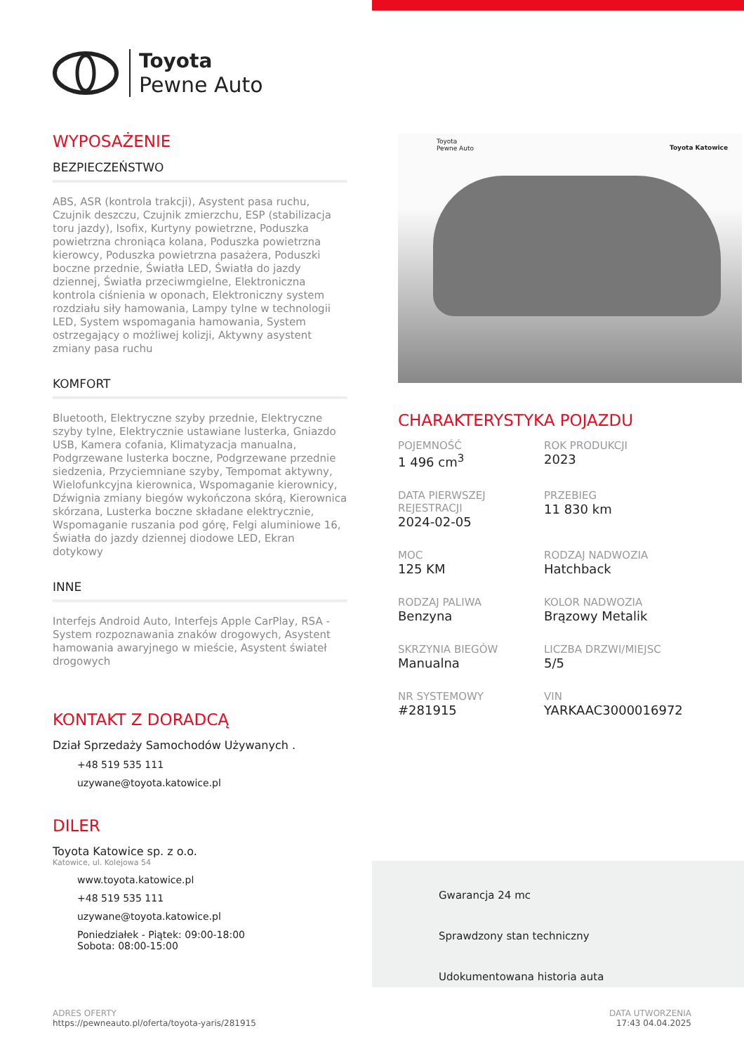Toyota
Pewne Auto
WYPOSAŻENIE
BEZPIECZEŃSTWO
ABS, ASR (kontrola trakcji), Asystent pasa ruchu, Czujnik deszczu, Czujnik zmierzchu, ESP (stabilizacja toru jazdy), Isofix, Kurtyny powietrzne, Poduszka powietrzna chroniąca kolana, Poduszka powietrzna kierowcy, Poduszka powietrzna pasażera, Poduszki boczne przednie, Światła LED, Światła do jazdy dziennej, Światła przeciwmgielne, Elektroniczna kontrola ciśnienia w oponach, Elektroniczny system rozdziału siły hamowania, Lampy tylne w technologii LED, System wspomagania hamowania, System ostrzegający o możliwej kolizji, Aktywny asystent zmiany pasa ruchu
KOMFORT
Bluetooth, Elektryczne szyby przednie, Elektryczne szyby tylne, Elektrycznie ustawiane lusterka, Gniazdo USB, Kamera cofania, Klimatyzacja manualna, Podgrzewane lusterka boczne, Podgrzewane przednie siedzenia, Przyciemniane szyby, Tempomat aktywny, Wielofunkcyjna kierownica, Wspomaganie kierownicy, Dźwignia zmiany biegów wykończona skórą, Kierownica skórzana, Lusterka boczne składane elektrycznie, Wspomaganie ruszania pod górę, Felgi aluminiowe 16, Światła do jazdy dziennej diodowe LED, Ekran dotykowy
INNE
Interfejs Android Auto, Interfejs Apple CarPlay, RSA - System rozpoznawania znaków drogowych, Asystent hamowania awaryjnego w mieście, Asystent świateł drogowych
KONTAKT Z DORADCĄ
Dział Sprzedaży Samochodów Używanych .
+48 519 535 111
uzywane@toyota.katowice.pl
DILER
Toyota Katowice sp. z o.o.
Katowice, ul. Kolejowa 54
www.toyota.katowice.pl
+48 519 535 111
uzywane@toyota.katowice.pl
Poniedziałek - Piątek: 09:00-18:00
Sobota: 08:00-15:00
Toyota
Pewne Auto Toyota Katowice
CHARAKTERYSTYKA POJAZDU
POJEMNOŚĆ
1 496 cm<sup>3</sup>
ROK PRODUKCJI
2023
DATA PIERWSZEJ REJESTRACJI
2024-02-05
PRZEBIEG
11 830 km
MOC
125 KM
RODZAJ NADWOZIA
Hatchback
RODZAJ PALIWA
Benzyna
KOLOR NADWOZIA
Brązowy Metalik
SKRZYNIA BIEGÓW
Manualna
LICZBA DRZWI/MIEJSC
5/5
NR SYSTEMOWY
#281915
VIN
YARKAAC3000016972
Gwarancja 24 mc
Sprawdzony stan techniczny
Udokumentowana historia auta
ADRES OFERTY
https://pewneauto.pl/oferta/toyota-yaris/281915
DATA UTWORZENIA
17:43 04.04.2025